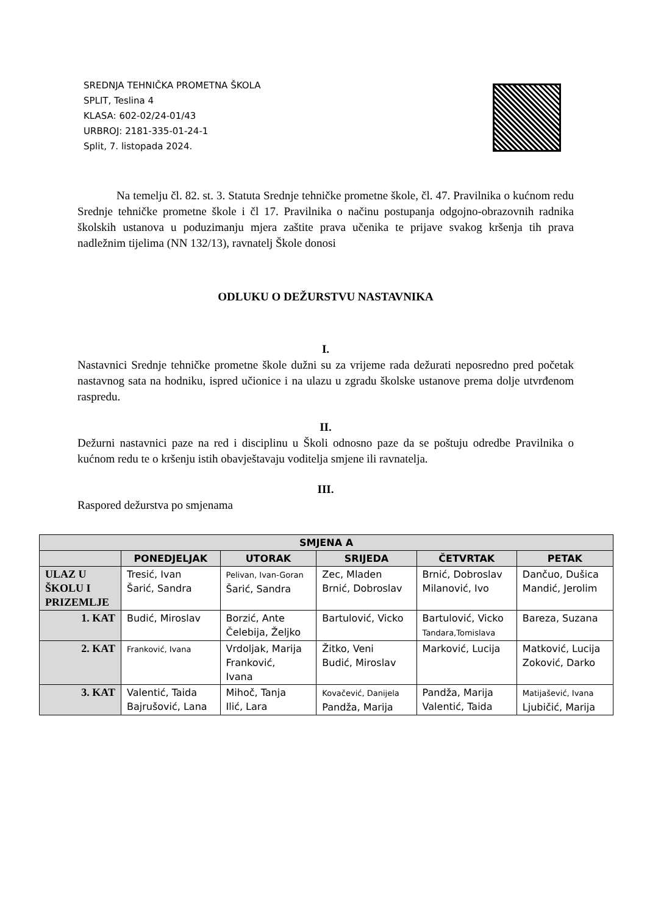SREDNJA TEHNIČKA PROMETNA ŠKOLA
SPLIT, Teslina 4
KLASA: 602-02/24-01/43
URBROJ: 2181-335-01-24-1
Split, 7. listopada 2024.
Na temelju čl. 82. st. 3. Statuta Srednje tehničke prometne škole, čl. 47. Pravilnika o kućnom redu Srednje tehničke prometne škole i čl 17. Pravilnika o načinu postupanja odgojno-obrazovnih radnika školskih ustanova u poduzimanju mjera zaštite prava učenika te prijave svakog kršenja tih prava nadležnim tijelima (NN 132/13), ravnatelj Škole donosi
ODLUKU O DEŽURSTVU NASTAVNIKA
I.
Nastavnici Srednje tehničke prometne škole dužni su za vrijeme rada dežurati neposredno pred početak nastavnog sata na hodniku, ispred učionice i na ulazu u zgradu školske ustanove prema dolje utvrđenom raspredu.
II.
Dežurni nastavnici paze na red i disciplinu u Školi odnosno paze da se poštuju odredbe Pravilnika o kućnom redu te o kršenju istih obavještavaju voditelja smjene ili ravnatelja.
III.
Raspored dežurstva po smjenama
| SMJENA A | | | | | |
| --- | --- | --- | --- | --- | --- |
| | PONEDJELJAK | UTORAK | SRIJEDA | ČETVRTAK | PETAK |
| ULAZ U ŠKOLU I PRIZEMLJE | Tresić, Ivan Šarić, Sandra | Pelivan, Ivan-Goran Šarić, Sandra | Zec, Mladen Brnić, Dobroslav | Brnić, Dobroslav Milanović, Ivo | Dančuo, Dušica Mandić, Jerolim |
| 1. KAT | Budić, Miroslav | Borzić, Ante Čelebija, Željko | Bartulović, Vicko | Bartulović, Vicko Tandara,Tomislava | Bareza, Suzana |
| 2. KAT | Franković, Ivana | Vrdoljak, Marija Franković, Ivana | Žitko, Veni Budić, Miroslav | Marković, Lucija | Matković, Lucija Zoković, Darko |
| 3. KAT | Valentić, Taida Bajrušović, Lana | Mihoč, Tanja Ilić, Lara | Kovačević, Danijela Pandža, Marija | Pandža, Marija Valentić, Taida | Matijašević, Ivana Ljubičić, Marija |